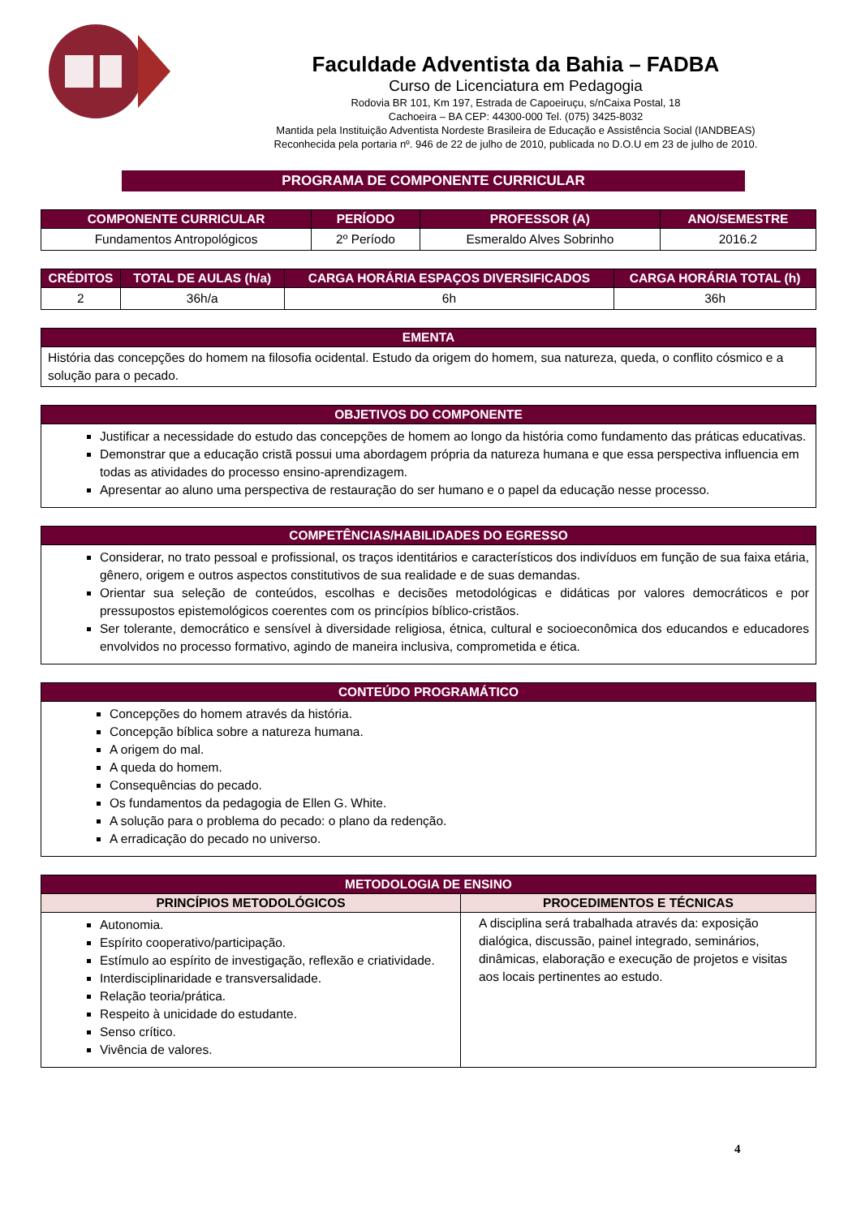Faculdade Adventista da Bahia – FADBA
Curso de Licenciatura em Pedagogia
Rodovia BR 101, Km 197, Estrada de Capoeiruçu, s/nCaixa Postal, 18
Cachoeira – BA CEP: 44300-000 Tel. (075) 3425-8032
Mantida pela Instituição Adventista Nordeste Brasileira de Educação e Assistência Social (IANDBEAS)
Reconhecida pela portaria nº. 946 de 22 de julho de 2010, publicada no D.O.U em 23 de julho de 2010.
PROGRAMA DE COMPONENTE CURRICULAR
| COMPONENTE CURRICULAR | PERÍODO | PROFESSOR (A) | ANO/SEMESTRE |
| --- | --- | --- | --- |
| Fundamentos Antropológicos | 2º Período | Esmeraldo Alves Sobrinho | 2016.2 |
| CRÉDITOS | TOTAL DE AULAS (h/a) | CARGA HORÁRIA ESPAÇOS DIVERSIFICADOS | CARGA HORÁRIA TOTAL (h) |
| --- | --- | --- | --- |
| 2 | 36h/a | 6h | 36h |
| EMENTA |
| --- |
| História das concepções do homem na filosofia ocidental. Estudo da origem do homem, sua natureza, queda, o conflito cósmico e a solução para o pecado. |
| OBJETIVOS DO COMPONENTE |
| --- |
| Justificar a necessidade do estudo das concepções de homem ao longo da história como fundamento das práticas educativas. Demonstrar que a educação cristã possui uma abordagem própria da natureza humana e que essa perspectiva influencia em todas as atividades do processo ensino-aprendizagem. Apresentar ao aluno uma perspectiva de restauração do ser humano e o papel da educação nesse processo. |
| COMPETÊNCIAS/HABILIDADES DO EGRESSO |
| --- |
| Considerar, no trato pessoal e profissional, os traços identitários e característicos dos indivíduos em função de sua faixa etária, gênero, origem e outros aspectos constitutivos de sua realidade e de suas demandas. Orientar sua seleção de conteúdos, escolhas e decisões metodológicas e didáticas por valores democráticos e por pressupostos epistemológicos coerentes com os princípios bíblico-cristãos. Ser tolerante, democrático e sensível à diversidade religiosa, étnica, cultural e socioeconômica dos educandos e educadores envolvidos no processo formativo, agindo de maneira inclusiva, comprometida e ética. |
| CONTEÚDO PROGRAMÁTICO |
| --- |
| Concepções do homem através da história. Concepção bíblica sobre a natureza humana. A origem do mal. A queda do homem. Consequências do pecado. Os fundamentos da pedagogia de Ellen G. White. A solução para o problema do pecado: o plano da redenção. A erradicação do pecado no universo. |
| METODOLOGIA DE ENSINO | |
| --- | --- |
| PRINCÍPIOS METODOLÓGICOS | PROCEDIMENTOS E TÉCNICAS |
| Autonomia. Espírito cooperativo/participação. Estímulo ao espírito de investigação, reflexão e criatividade. Interdisciplinaridade e transversalidade. Relação teoria/prática. Respeito à unicidade do estudante. Senso crítico. Vivência de valores. | A disciplina será trabalhada através da: exposição dialógica, discussão, painel integrado, seminários, dinâmicas, elaboração e execução de projetos e visitas aos locais pertinentes ao estudo. |
4